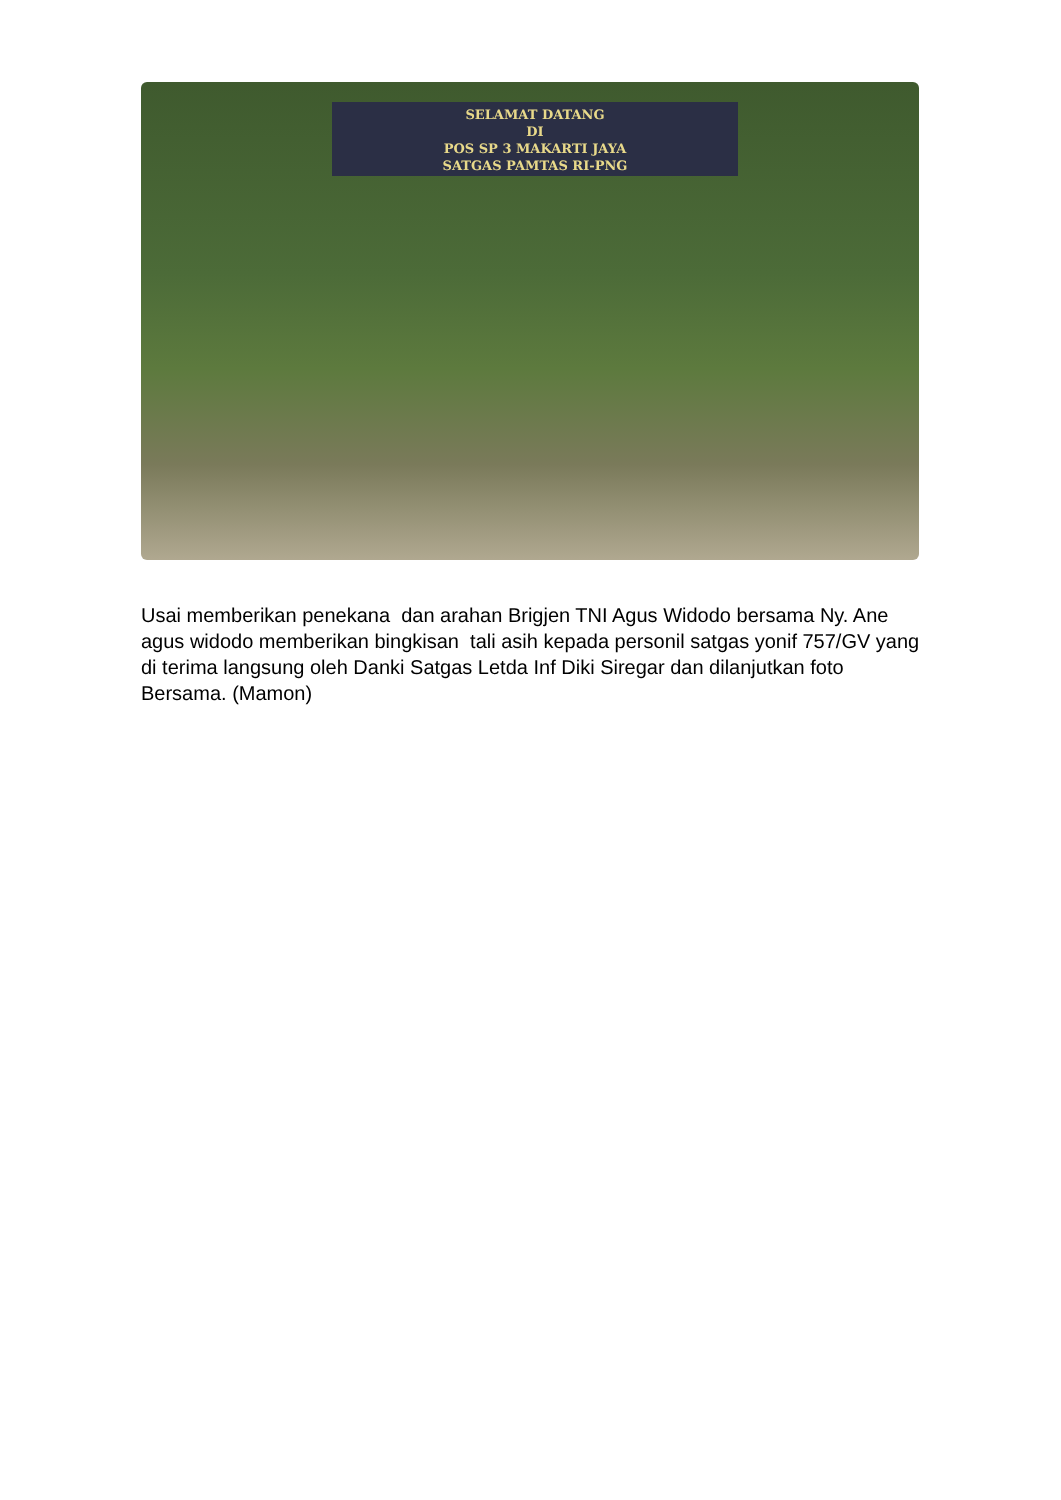SELAMAT DATANG
DI
POS SP 3 MAKARTI JAYA
SATGAS PAMTAS RI-PNG
Usai memberikan penekana dan arahan Brigjen TNI Agus Widodo bersama Ny. Ane agus widodo memberikan bingkisan tali asih kepada personil satgas yonif 757/GV yang di terima langsung oleh Danki Satgas Letda Inf Diki Siregar dan dilanjutkan foto Bersama. (Mamon)